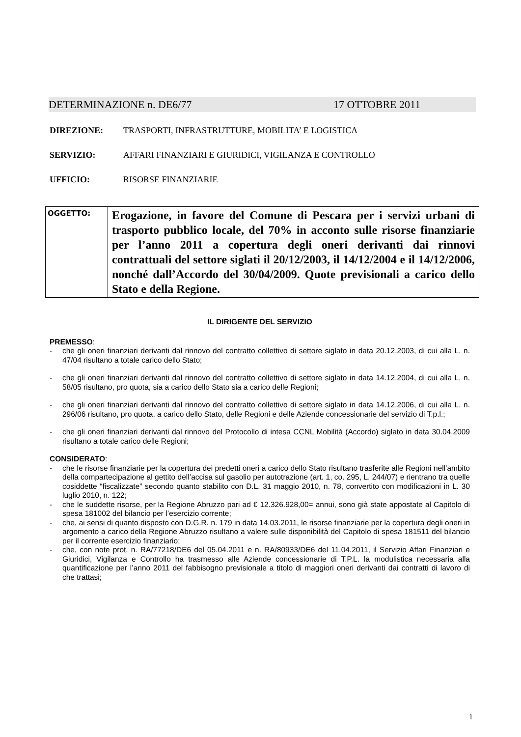DETERMINAZIONE n. DE6/77 17 OTTOBRE 2011
DIREZIONE: TRASPORTI, INFRASTRUTTURE, MOBILITA’ E LOGISTICA
SERVIZIO: AFFARI FINANZIARI E GIURIDICI, VIGILANZA E CONTROLLO
UFFICIO: RISORSE FINANZIARIE
| OGGETTO: | Erogazione, in favore del Comune di Pescara per i servizi urbani di trasporto pubblico locale, del 70% in acconto sulle risorse finanziarie per l’anno 2011 a copertura degli oneri derivanti dai rinnovi contrattuali del settore siglati il 20/12/2003, il 14/12/2004 e il 14/12/2006, nonché dall’Accordo del 30/04/2009. Quote previsionali a carico dello Stato e della Regione. |
IL DIRIGENTE DEL SERVIZIO
PREMESSO:
- che gli oneri finanziari derivanti dal rinnovo del contratto collettivo di settore siglato in data 20.12.2003, di cui alla L. n. 47/04 risultano a totale carico dello Stato;
- che gli oneri finanziari derivanti dal rinnovo del contratto collettivo di settore siglato in data 14.12.2004, di cui alla L. n. 58/05 risultano, pro quota, sia a carico dello Stato sia a carico delle Regioni;
- che gli oneri finanziari derivanti dal rinnovo del contratto collettivo di settore siglato in data 14.12.2006, di cui alla L. n. 296/06 risultano, pro quota, a carico dello Stato, delle Regioni e delle Aziende concessionarie del servizio di T.p.l.;
- che gli oneri finanziari derivanti dal rinnovo del Protocollo di intesa CCNL Mobilità (Accordo) siglato in data 30.04.2009 risultano a totale carico delle Regioni;
CONSIDERATO:
- che le risorse finanziarie per la copertura dei predetti oneri a carico dello Stato risultano trasferite alle Regioni nell’ambito della compartecipazione al gettito dell’accisa sul gasolio per autotrazione (art. 1, co. 295, L. 244/07) e rientrano tra quelle cosiddette “fiscalizzate” secondo quanto stabilito con D.L. 31 maggio 2010, n. 78, convertito con modificazioni in L. 30 luglio 2010, n. 122;
- che le suddette risorse, per la Regione Abruzzo pari ad € 12.326.928,00= annui, sono già state appostate al Capitolo di spesa 181002 del bilancio per l’esercizio corrente;
- che, ai sensi di quanto disposto con D.G.R. n. 179 in data 14.03.2011, le risorse finanziarie per la copertura degli oneri in argomento a carico della Regione Abruzzo risultano a valere sulle disponibilità del Capitolo di spesa 181511 del bilancio per il corrente esercizio finanziario;
- che, con note prot. n. RA/77218/DE6 del 05.04.2011 e n. RA/80933/DE6 del 11.04.2011, il Servizio Affari Finanziari e Giuridici, Vigilanza e Controllo ha trasmesso alle Aziende concessionarie di T.P.L. la modulistica necessaria alla quantificazione per l’anno 2011 del fabbisogno previsionale a titolo di maggiori oneri derivanti dai contratti di lavoro di che trattasi;
1